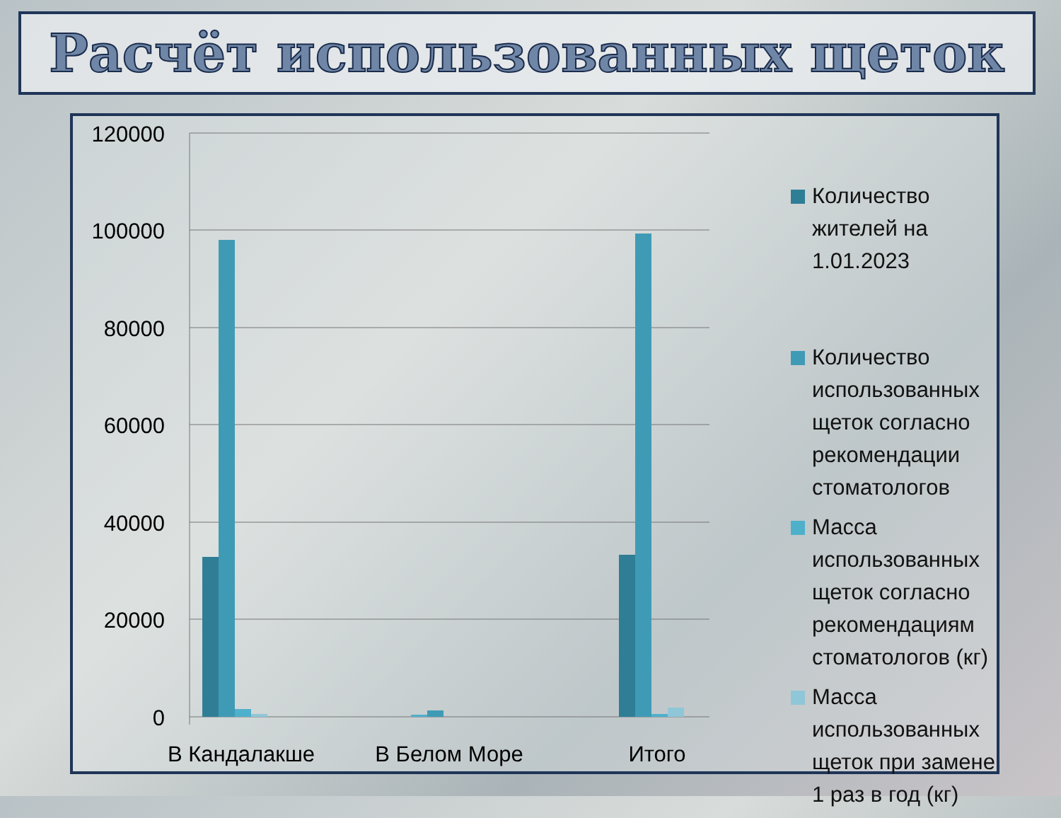Расчёт использованных щеток
120000
100000
80000
60000
40000
20000
0
В Кандалакше
В Белом Море
Итого
Количество жителей на 1.01.2023
Количество использованных щеток согласно рекомендации стоматологов
Масса использованных щеток согласно рекомендациям стоматологов (кг)
Масса использованных щеток при замене 1 раз в год (кг)